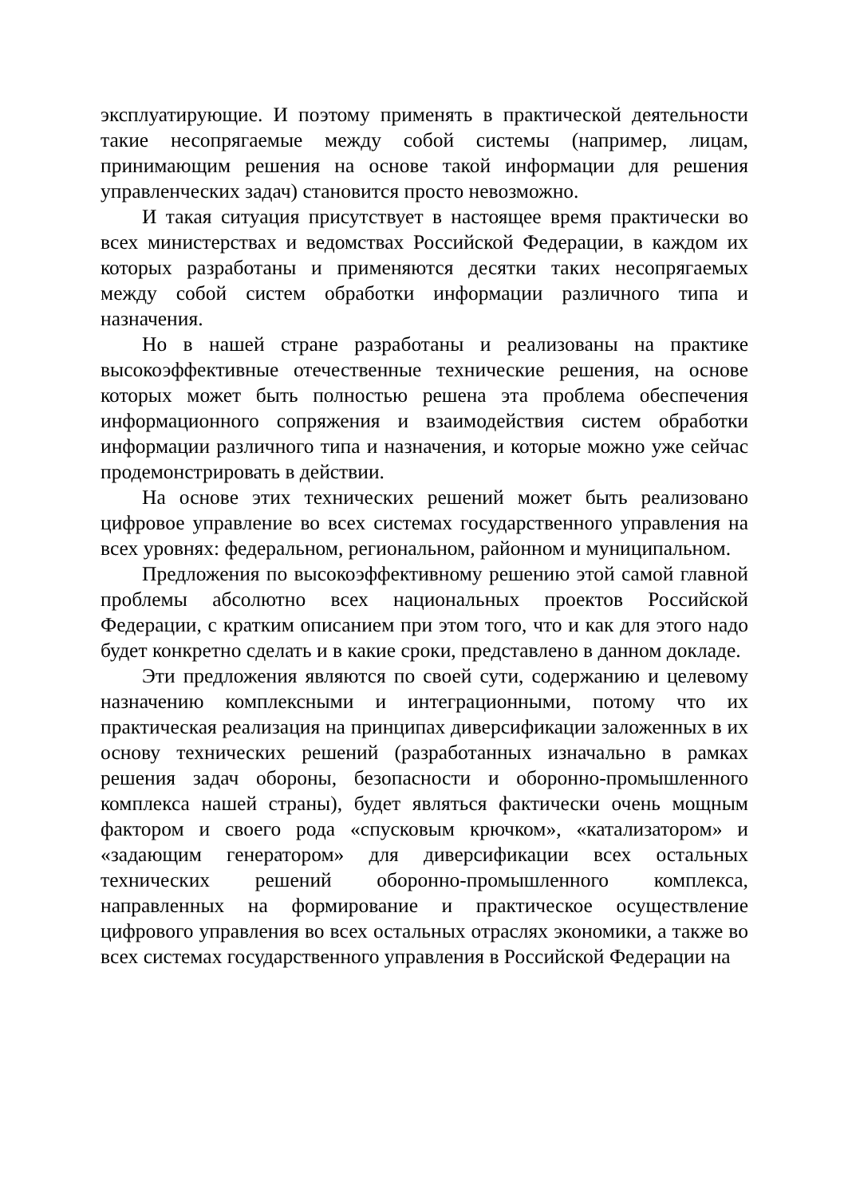эксплуатирующие. И поэтому применять в практической деятельности такие несопрягаемые между собой системы (например, лицам, принимающим решения на основе такой информации для решения управленческих задач) становится просто невозможно.
И такая ситуация присутствует в настоящее время практически во всех министерствах и ведомствах Российской Федерации, в каждом их которых разработаны и применяются десятки таких несопрягаемых между собой систем обработки информации различного типа и назначения.
Но в нашей стране разработаны и реализованы на практике высокоэффективные отечественные технические решения, на основе которых может быть полностью решена эта проблема обеспечения информационного сопряжения и взаимодействия систем обработки информации различного типа и назначения, и которые можно уже сейчас продемонстрировать в действии.
На основе этих технических решений может быть реализовано цифровое управление во всех системах государственного управления на всех уровнях: федеральном, региональном, районном и муниципальном.
Предложения по высокоэффективному решению этой самой главной проблемы абсолютно всех национальных проектов Российской Федерации, с кратким описанием при этом того, что и как для этого надо будет конкретно сделать и в какие сроки, представлено в данном докладе.
Эти предложения являются по своей сути, содержанию и целевому назначению комплексными и интеграционными, потому что их практическая реализация на принципах диверсификации заложенных в их основу технических решений (разработанных изначально в рамках решения задач обороны, безопасности и оборонно-промышленного комплекса нашей страны), будет являться фактически очень мощным фактором и своего рода «спусковым крючком», «катализатором» и «задающим генератором» для диверсификации всех остальных технических решений оборонно-промышленного комплекса, направленных на формирование и практическое осуществление цифрового управления во всех остальных отраслях экономики, а также во всех системах государственного управления в Российской Федерации на